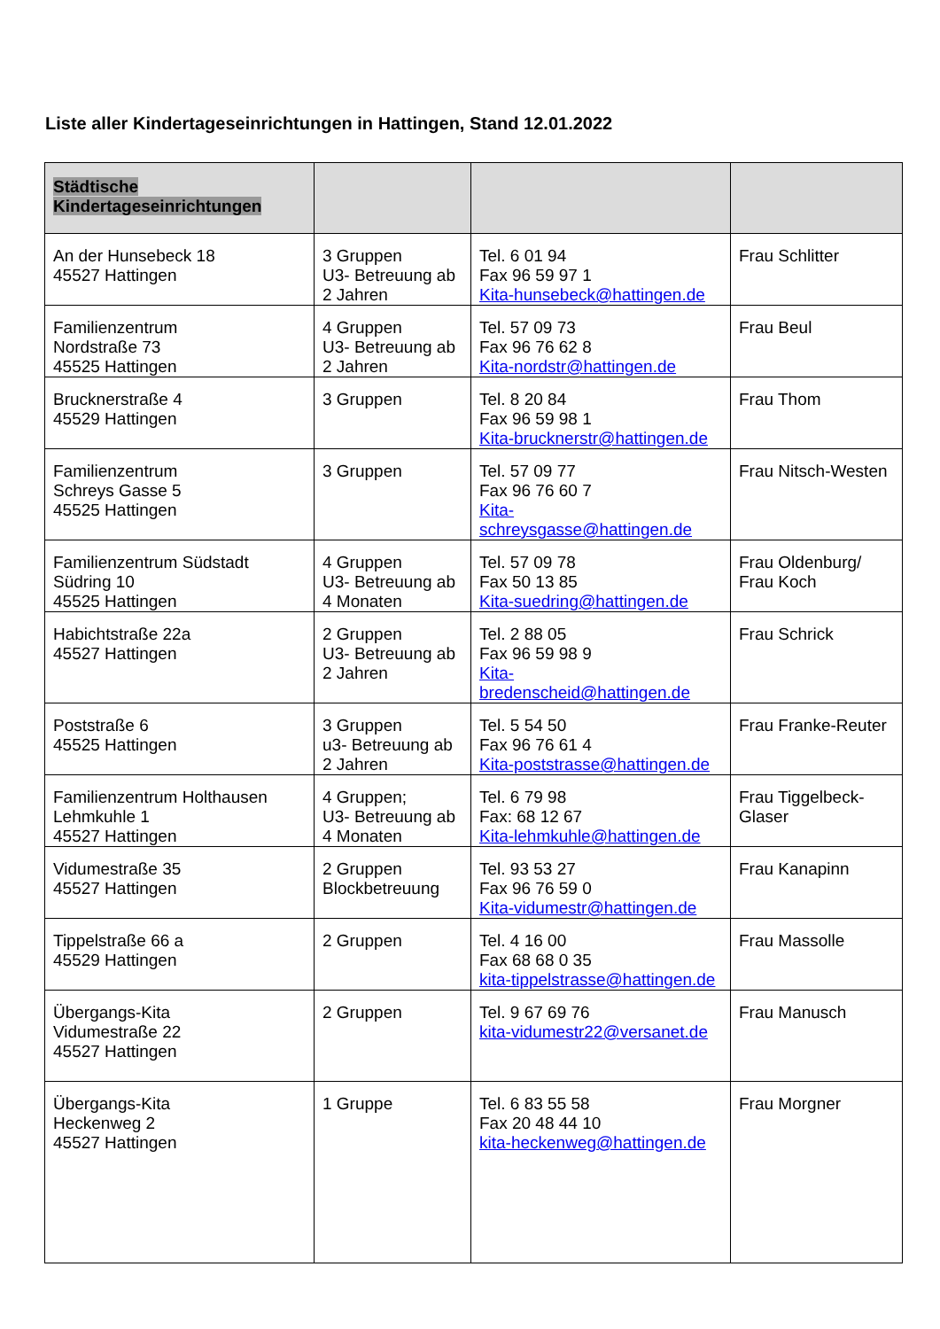Liste aller Kindertageseinrichtungen in Hattingen, Stand 12.01.2022
| Städtische Kindertageseinrichtungen | | | |
| --- | --- | --- | --- |
| An der Hunsebeck 18 45527 Hattingen | 3 Gruppen U3- Betreuung ab 2 Jahren | Tel. 6 01 94 Fax 96 59 97 1 Kita-hunsebeck@hattingen.de | Frau Schlitter |
| Familienzentrum Nordstraße 73 45525 Hattingen | 4 Gruppen U3- Betreuung ab 2 Jahren | Tel. 57 09 73 Fax 96 76 62 8 Kita-nordstr@hattingen.de | Frau Beul |
| Brucknerstraße 4 45529 Hattingen | 3 Gruppen | Tel. 8 20 84 Fax 96 59 98 1 Kita-brucknerstr@hattingen.de | Frau Thom |
| Familienzentrum Schreys Gasse 5 45525 Hattingen | 3 Gruppen | Tel. 57 09 77 Fax 96 76 60 7 Kita-schreysgasse@hattingen.de | Frau Nitsch-Westen |
| Familienzentrum Südstadt Südring 10 45525 Hattingen | 4 Gruppen U3- Betreuung ab 4 Monaten | Tel. 57 09 78 Fax 50 13 85 Kita-suedring@hattingen.de | Frau Oldenburg/ Frau Koch |
| Habichtstraße 22a 45527 Hattingen | 2 Gruppen U3- Betreuung ab 2 Jahren | Tel. 2 88 05 Fax 96 59 98 9 Kita-bredenscheid@hattingen.de | Frau Schrick |
| Poststraße 6 45525 Hattingen | 3 Gruppen u3- Betreuung ab 2 Jahren | Tel. 5 54 50 Fax 96 76 61 4 Kita-poststrasse@hattingen.de | Frau Franke-Reuter |
| Familienzentrum Holthausen Lehmkuhle 1 45527 Hattingen | 4 Gruppen; U3- Betreuung ab 4 Monaten | Tel. 6 79 98 Fax: 68 12 67 Kita-lehmkuhle@hattingen.de | Frau Tiggelbeck-Glaser |
| Vidumestraße 35 45527 Hattingen | 2 Gruppen Blockbetreuung | Tel. 93 53 27 Fax 96 76 59 0 Kita-vidumestr@hattingen.de | Frau Kanapinn |
| Tippelstraße 66 a 45529 Hattingen | 2 Gruppen | Tel. 4 16 00 Fax 68 68 0 35 kita-tippelstrasse@hattingen.de | Frau Massolle |
| Übergangs-Kita Vidumestraße 22 45527 Hattingen | 2 Gruppen | Tel. 9 67 69 76 kita-vidumestr22@versanet.de | Frau Manusch |
| Übergangs-Kita Heckenweg 2 45527 Hattingen | 1 Gruppe | Tel. 6 83 55 58 Fax 20 48 44 10 kita-heckenweg@hattingen.de | Frau Morgner |